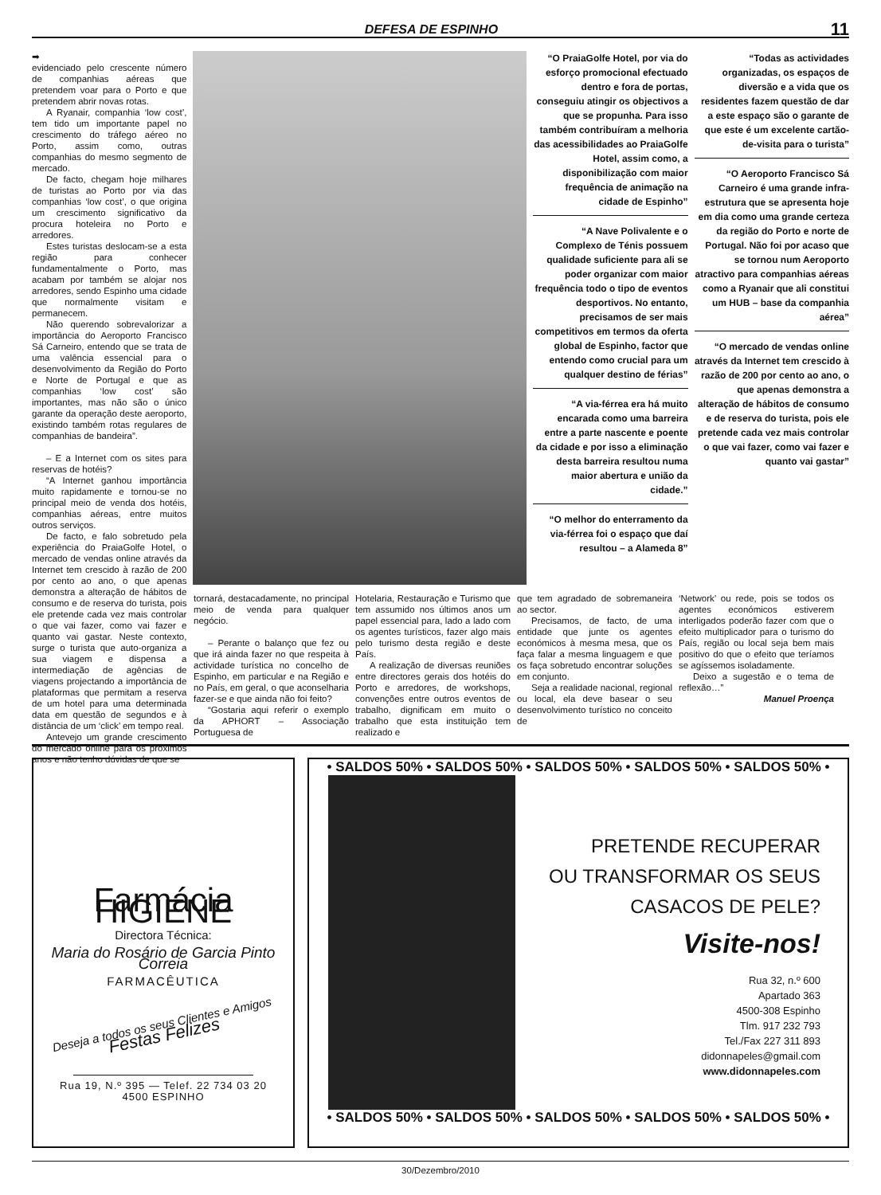DEFESA DE ESPINHO
11
➡
evidenciado pelo crescente número de companhias aéreas que pretendem voar para o Porto e que pretendem abrir novas rotas.
A Ryanair, companhia ‘low cost’, tem tido um importante papel no crescimento do tráfego aéreo no Porto, assim como, outras companhias do mesmo segmento de mercado.
De facto, chegam hoje milhares de turistas ao Porto por via das companhias ‘low cost’, o que origina um crescimento significativo da procura hoteleira no Porto e arredores.
Estes turistas deslocam-se a esta região para conhecer fundamentalmente o Porto, mas acabam por também se alojar nos arredores, sendo Espinho uma cidade que normalmente visitam e permanecem.
Não querendo sobrevalorizar a importância do Aeroporto Francisco Sá Carneiro, entendo que se trata de uma valência essencial para o desenvolvimento da Região do Porto e Norte de Portugal e que as companhias ‘low cost’ são importantes, mas não são o único garante da operação deste aeroporto, existindo também rotas regulares de companhias de bandeira”.
– E a Internet com os sites para reservas de hotéis?
“A Internet ganhou importância muito rapidamente e tornou-se no principal meio de venda dos hotéis, companhias aéreas, entre muitos outros serviços.
De facto, e falo sobretudo pela experiência do PraiaGolfe Hotel, o mercado de vendas online através da Internet tem crescido à razão de 200 por cento ao ano, o que apenas demonstra a alteração de hábitos de consumo e de reserva do turista, pois ele pretende cada vez mais controlar o que vai fazer, como vai fazer e quanto vai gastar. Neste contexto, surge o turista que auto-organiza a sua viagem e dispensa a intermediação de agências de viagens projectando a importância de plataformas que permitam a reserva de um hotel para uma determinada data em questão de segundos e à distância de um ‘click’ em tempo real.
Antevejo um grande crescimento do mercado online para os próximos anos e não tenho dúvidas de que se
“O PraiaGolfe Hotel, por via do esforço promocional efectuado dentro e fora de portas, conseguiu atingir os objectivos a que se propunha. Para isso também contribuíram a melhoria das acessibilidades ao PraiaGolfe Hotel, assim como, a disponibilização com maior frequência de animação na cidade de Espinho”
“A Nave Polivalente e o Complexo de Ténis possuem qualidade suficiente para ali se poder organizar com maior frequência todo o tipo de eventos desportivos. No entanto, precisamos de ser mais competitivos em termos da oferta global de Espinho, factor que entendo como crucial para um qualquer destino de férias”
“A via-férrea era há muito encarada como uma barreira entre a parte nascente e poente da cidade e por isso a eliminação desta barreira resultou numa maior abertura e união da cidade.”
“O melhor do enterramento da via-férrea foi o espaço que daí resultou – a Alameda 8”
“Todas as actividades organizadas, os espaços de diversão e a vida que os residentes fazem questão de dar a este espaço são o garante de que este é um excelente cartão-de-visita para o turista”
“O Aeroporto Francisco Sá Carneiro é uma grande infra-estrutura que se apresenta hoje em dia como uma grande certeza da região do Porto e norte de Portugal. Não foi por acaso que se tornou num Aeroporto atractivo para companhias aéreas como a Ryanair que ali constitui um HUB – base da companhia aérea”
“O mercado de vendas online através da Internet tem crescido à razão de 200 por cento ao ano, o que apenas demonstra a alteração de hábitos de consumo e de reserva do turista, pois ele pretende cada vez mais controlar o que vai fazer, como vai fazer e quanto vai gastar”
tornará, destacadamente, no principal meio de venda para qualquer negócio.
– Perante o balanço que fez ou que irá ainda fazer no que respeita à actividade turística no concelho de Espinho, em particular e na Região e no País, em geral, o que aconselharia fazer-se e que ainda não foi feito?
“Gostaria aqui referir o exemplo da APHORT – Associação Portuguesa de
Hotelaria, Restauração e Turismo que tem assumido nos últimos anos um papel essencial para, lado a lado com os agentes turísticos, fazer algo mais pelo turismo desta região e deste País.
A realização de diversas reuniões entre directores gerais dos hotéis do Porto e arredores, de workshops, convenções entre outros eventos de trabalho, dignificam em muito o trabalho que esta instituição tem realizado e
que tem agradado de sobremaneira ao sector.
Precisamos, de facto, de uma entidade que junte os agentes económicos à mesma mesa, que os faça falar a mesma linguagem e que os faça sobretudo encontrar soluções em conjunto.
Seja a realidade nacional, regional ou local, ela deve basear o seu desenvolvimento turístico no conceito de
‘Network’ ou rede, pois se todos os agentes económicos estiverem interligados poderão fazer com que o efeito multiplicador para o turismo do País, região ou local seja bem mais positivo do que o efeito que teríamos se agíssemos isoladamente.
Deixo a sugestão e o tema de reflexão…”
Manuel Proença
Farmácia HIGIENE
Directora Técnica:
Maria do Rosário de Garcia Pinto Correia
FARMACÊUTICA
Deseja a todos os seus Clientes e Amigos
Festas Felizes
Rua 19, N.º 395 — Telef. 22 734 03 20
4500 ESPINHO
• SALDOS 50% • SALDOS 50% • SALDOS 50% • SALDOS 50% • SALDOS 50% •
PRETENDE RECUPERAR
OU TRANSFORMAR OS SEUS
CASACOS DE PELE?
Visite-nos!
Rua 32, n.º 600
Apartado 363
4500-308 Espinho
Tlm. 917 232 793
Tel./Fax 227 311 893
didonnapeles@gmail.com
www.didonnapeles.com
• SALDOS 50% • SALDOS 50% • SALDOS 50% • SALDOS 50% • SALDOS 50% •
30/Dezembro/2010